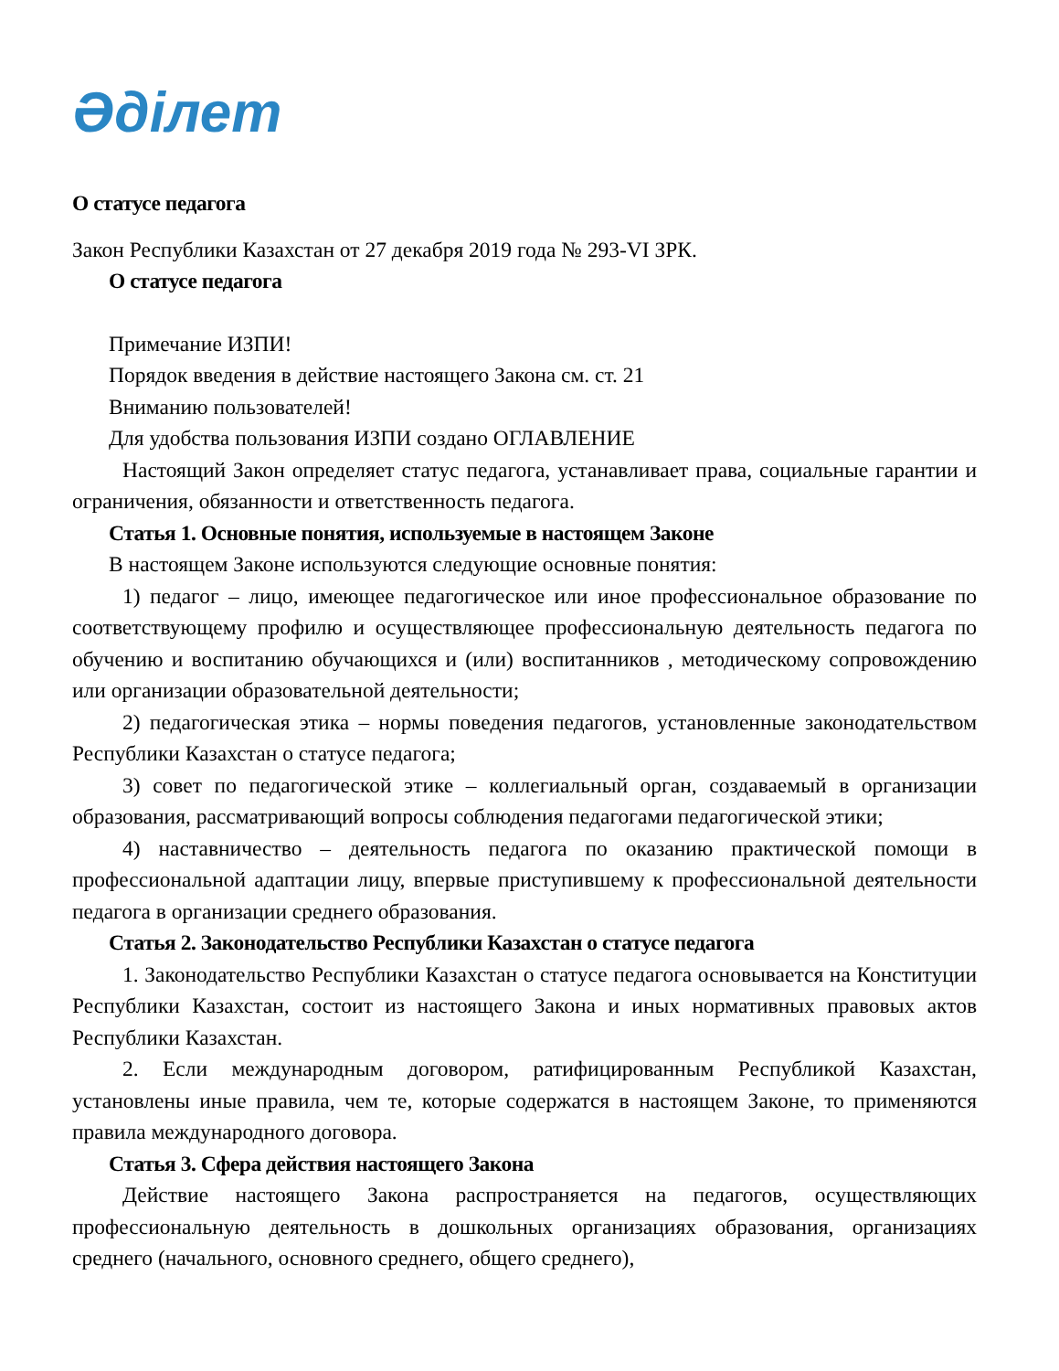Әділет
О статусе педагога
Закон Республики Казахстан от 27 декабря 2019 года № 293-VI ЗРК.
О статусе педагога
Примечание ИЗПИ!
Порядок введения в действие настоящего Закона см. ст. 21
Вниманию пользователей!
Для удобства пользования ИЗПИ создано ОГЛАВЛЕНИЕ
Настоящий Закон определяет статус педагога, устанавливает права, социальные гарантии и ограничения, обязанности и ответственность педагога.
Статья 1. Основные понятия, используемые в настоящем Законе
В настоящем Законе используются следующие основные понятия:
1) педагог – лицо, имеющее педагогическое или иное профессиональное образование по соответствующему профилю и осуществляющее профессиональную деятельность педагога по обучению и воспитанию обучающихся и (или) воспитанников , методическому сопровождению или организации образовательной деятельности;
2) педагогическая этика – нормы поведения педагогов, установленные законодательством Республики Казахстан о статусе педагога;
3) совет по педагогической этике – коллегиальный орган, создаваемый в организации образования, рассматривающий вопросы соблюдения педагогами педагогической этики;
4) наставничество – деятельность педагога по оказанию практической помощи в профессиональной адаптации лицу, впервые приступившему к профессиональной деятельности педагога в организации среднего образования.
Статья 2. Законодательство Республики Казахстан о статусе педагога
1. Законодательство Республики Казахстан о статусе педагога основывается на Конституции Республики Казахстан, состоит из настоящего Закона и иных нормативных правовых актов Республики Казахстан.
2. Если международным договором, ратифицированным Республикой Казахстан, установлены иные правила, чем те, которые содержатся в настоящем Законе, то применяются правила международного договора.
Статья 3. Сфера действия настоящего Закона
Действие настоящего Закона распространяется на педагогов, осуществляющих профессиональную деятельность в дошкольных организациях образования, организациях среднего (начального, основного среднего, общего среднего),